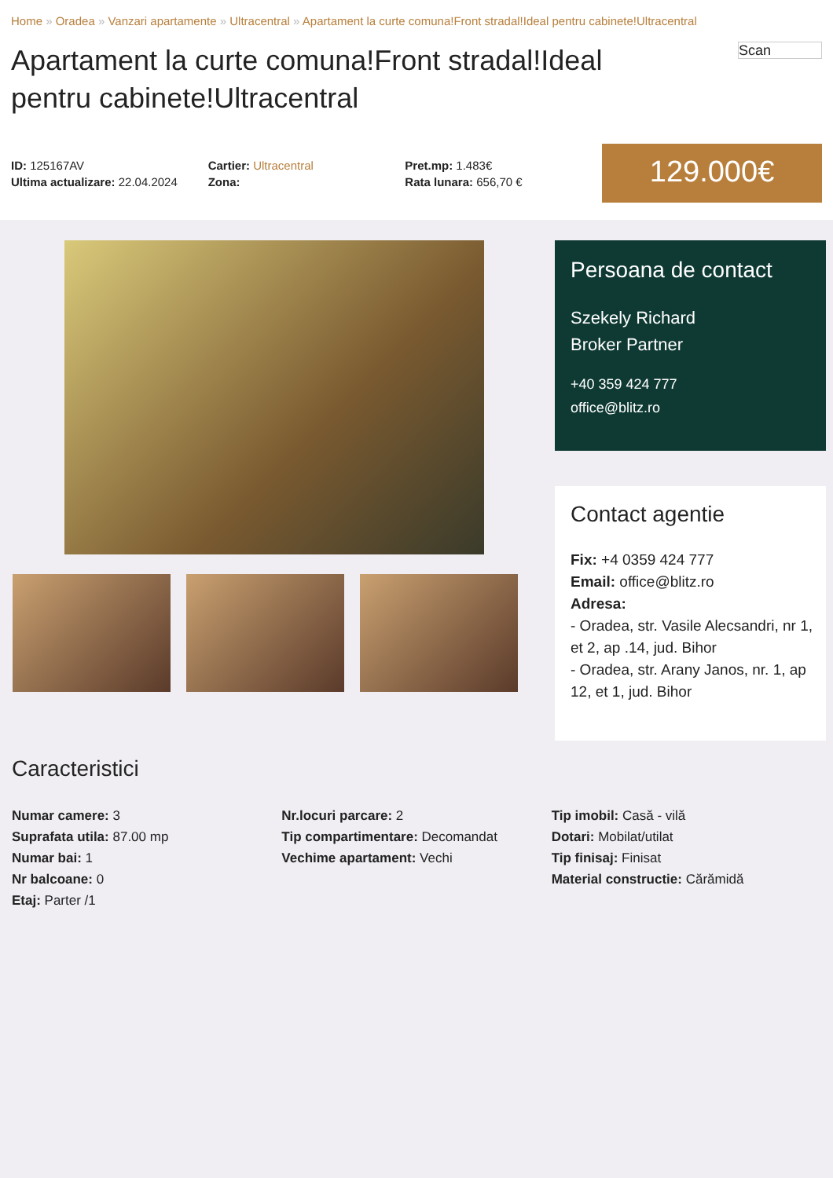Home » Oradea » Vanzari apartamente » Ultracentral » Apartament la curte comuna!Front stradal!Ideal pentru cabinete!Ultracentral
Apartament la curte comuna!Front stradal!Ideal pentru cabinete!Ultracentral
Scan
ID: 125167AV
Ultima actualizare: 22.04.2024
Cartier: Ultracentral
Zona:
Pret.mp: 1.483€
Rata lunara: 656,70 €
129.000€
Persoana de contact
Szekely Richard
Broker Partner
+40 359 424 777
office@blitz.ro
Contact agentie
Fix: +4 0359 424 777
Email: office@blitz.ro
Adresa:
- Oradea, str. Vasile Alecsandri, nr 1, et 2, ap .14, jud. Bihor
- Oradea, str. Arany Janos, nr. 1, ap 12, et 1, jud. Bihor
Caracteristici
Numar camere: 3
Suprafata utila: 87.00 mp
Numar bai: 1
Nr balcoane: 0
Etaj: Parter /1
Nr.locuri parcare: 2
Tip compartimentare: Decomandat
Vechime apartament: Vechi
Tip imobil: Casă - vilă
Dotari: Mobilat/utilat
Tip finisaj: Finisat
Material constructie: Cărămidă